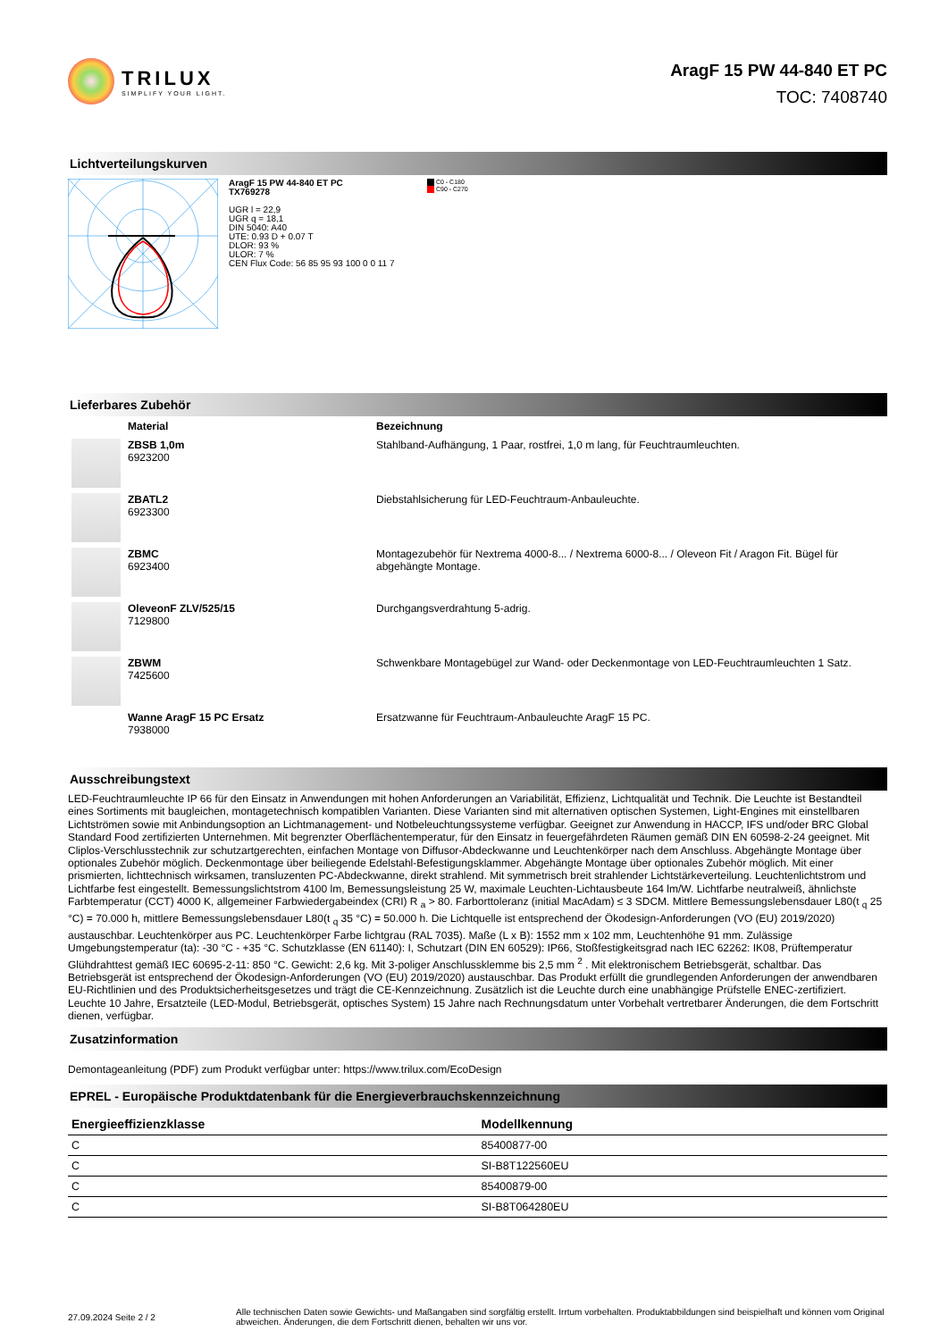TRILUX
SIMPLIFY YOUR LIGHT.
AragF 15 PW 44-840 ET PC
TOC: 7408740
Lichtverteilungskurven
AragF 15 PW 44-840 ET PC
TX769278
UGR l = 22,9
UGR q = 18,1
DIN 5040: A40
UTE: 0.93 D + 0.07 T
DLOR: 93 %
ULOR: 7 %
CEN Flux Code: 56 85 95 93 100 0 0 11 7
C0 - C180
C90 - C270
Lieferbares Zubehör
| | Material | Bezeichnung |
| --- | --- | --- |
| | ZBSB 1,0m 6923200 | Stahlband-Aufhängung, 1 Paar, rostfrei, 1,0 m lang, für Feuchtraumleuchten. |
| | ZBATL2 6923300 | Diebstahlsicherung für LED-Feuchtraum-Anbauleuchte. |
| | ZBMC 6923400 | Montagezubehör für Nextrema 4000-8... / Nextrema 6000-8... / Oleveon Fit / Aragon Fit. Bügel für abgehängte Montage. |
| | OleveonF ZLV/525/15 7129800 | Durchgangsverdrahtung 5-adrig. |
| | ZBWM 7425600 | Schwenkbare Montagebügel zur Wand- oder Deckenmontage von LED-Feuchtraumleuchten 1 Satz. |
| | Wanne AragF 15 PC Ersatz 7938000 | Ersatzwanne für Feuchtraum-Anbauleuchte AragF 15 PC. |
Ausschreibungstext
LED-Feuchtraumleuchte IP 66 für den Einsatz in Anwendungen mit hohen Anforderungen an Variabilität, Effizienz, Lichtqualität und Technik. Die Leuchte ist Bestandteil eines Sortiments mit baugleichen, montagetechnisch kompatiblen Varianten. Diese Varianten sind mit alternativen optischen Systemen, Light-Engines mit einstellbaren Lichtströmen sowie mit Anbindungsoption an Lichtmanagement- und Notbeleuchtungssysteme verfügbar. Geeignet zur Anwendung in HACCP, IFS und/oder BRC Global Standard Food zertifizierten Unternehmen. Mit begrenzter Oberflächentemperatur, für den Einsatz in feuergefährdeten Räumen gemäß DIN EN 60598-2-24 geeignet. Mit Cliplos-Verschlusstechnik zur schutzartgerechten, einfachen Montage von Diffusor-Abdeckwanne und Leuchtenkörper nach dem Anschluss. Abgehängte Montage über optionales Zubehör möglich. Deckenmontage über beiliegende Edelstahl-Befestigungsklammer. Abgehängte Montage über optionales Zubehör möglich. Mit einer prismierten, lichttechnisch wirksamen, transluzenten PC-Abdeckwanne, direkt strahlend. Mit symmetrisch breit strahlender Lichtstärkeverteilung. Leuchtenlichtstrom und Lichtfarbe fest eingestellt. Bemessungslichtstrom 4100 lm, Bemessungsleistung 25 W, maximale Leuchten-Lichtausbeute 164 lm/W. Lichtfarbe neutralweiß, ähnlichste Farbtemperatur (CCT) 4000 K, allgemeiner Farbwiedergabeindex (CRI) R <sub>a</sub> > 80. Farborttoleranz (initial MacAdam) ≤ 3 SDCM. Mittlere Bemessungslebensdauer L80(t <sub>q</sub> 25 °C) = 70.000 h, mittlere Bemessungslebensdauer L80(t <sub>q</sub> 35 °C) = 50.000 h. Die Lichtquelle ist entsprechend der Ökodesign-Anforderungen (VO (EU) 2019/2020) austauschbar. Leuchtenkörper aus PC. Leuchtenkörper Farbe lichtgrau (RAL 7035). Maße (L x B): 1552 mm x 102 mm, Leuchtenhöhe 91 mm. Zulässige Umgebungstemperatur (ta): -30 °C - +35 °C. Schutzklasse (EN 61140): I, Schutzart (DIN EN 60529): IP66, Stoßfestigkeitsgrad nach IEC 62262: IK08, Prüftemperatur Glühdrahttest gemäß IEC 60695-2-11: 850 °C. Gewicht: 2,6 kg. Mit 3-poliger Anschlussklemme bis 2,5 mm <sup>2</sup> . Mit elektronischem Betriebsgerät, schaltbar. Das Betriebsgerät ist entsprechend der Ökodesign-Anforderungen (VO (EU) 2019/2020) austauschbar. Das Produkt erfüllt die grundlegenden Anforderungen der anwendbaren EU-Richtlinien und des Produktsicherheitsgesetzes und trägt die CE-Kennzeichnung. Zusätzlich ist die Leuchte durch eine unabhängige Prüfstelle ENEC-zertifiziert. Leuchte 10 Jahre, Ersatzteile (LED-Modul, Betriebsgerät, optisches System) 15 Jahre nach Rechnungsdatum unter Vorbehalt vertretbarer Änderungen, die dem Fortschritt dienen, verfügbar.
Zusatzinformation
Demontageanleitung (PDF) zum Produkt verfügbar unter: https://www.trilux.com/EcoDesign
EPREL - Europäische Produktdatenbank für die Energieverbrauchskennzeichnung
| Energieeffizienzklasse | Modellkennung |
| --- | --- |
| C | 85400877-00 |
| C | SI-B8T122560EU |
| C | 85400879-00 |
| C | SI-B8T064280EU |
27.09.2024 Seite 2 / 2
Alle technischen Daten sowie Gewichts- und Maßangaben sind sorgfältig erstellt. Irrtum vorbehalten. Produktabbildungen sind beispielhaft und können vom Original abweichen. Änderungen, die dem Fortschritt dienen, behalten wir uns vor.